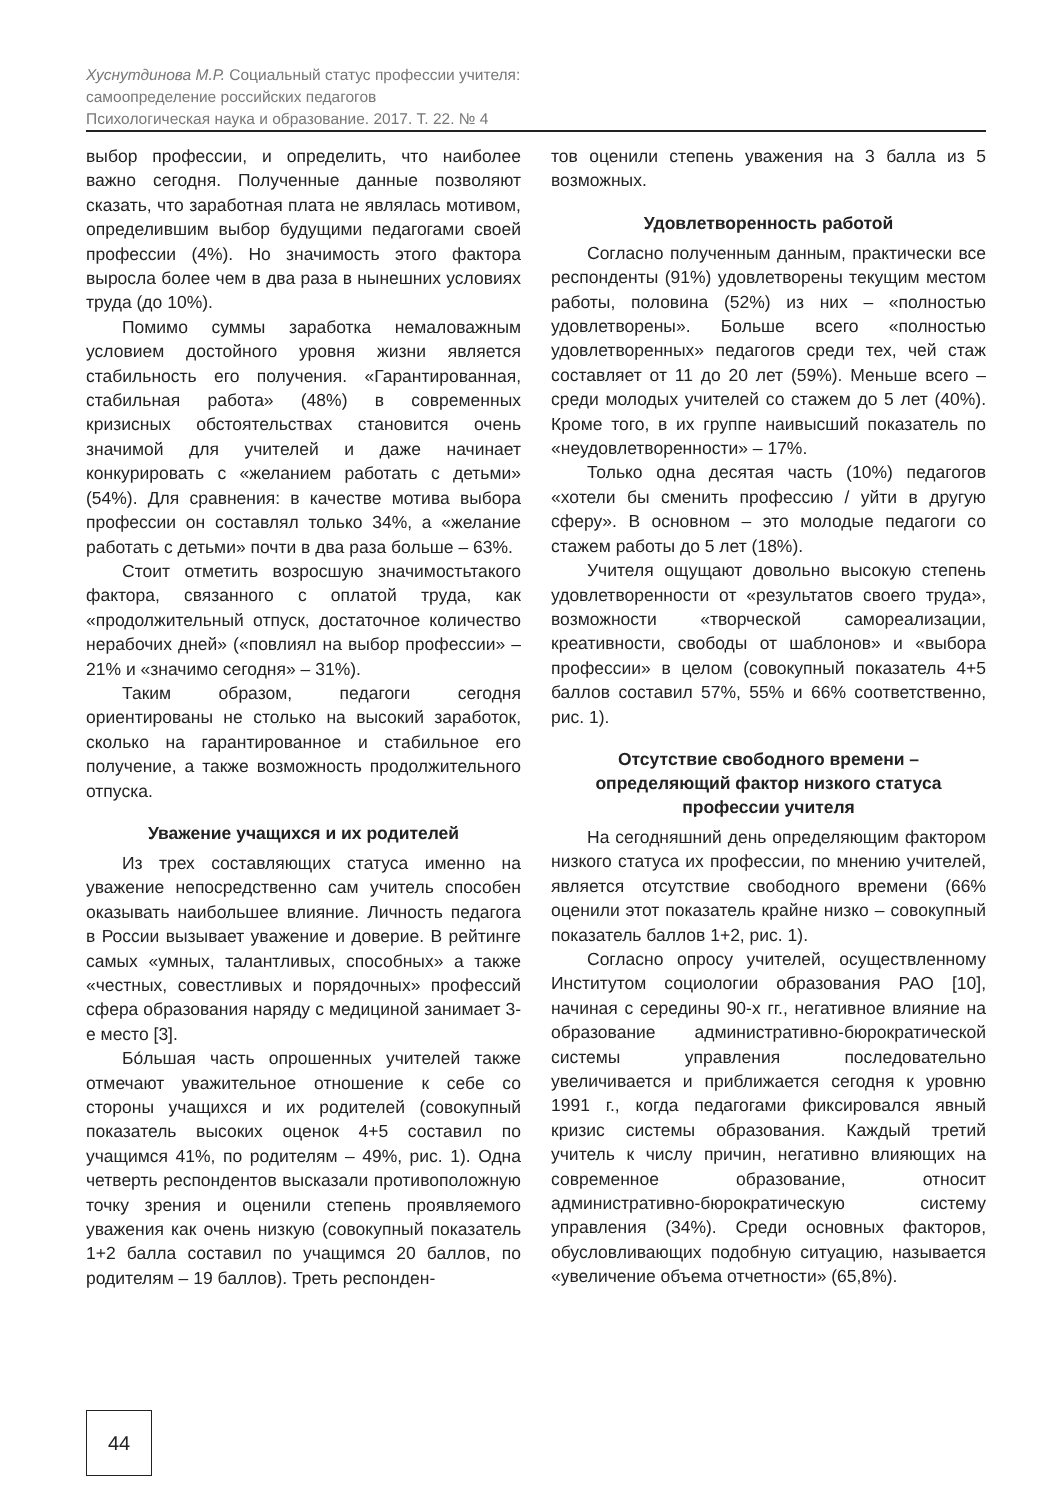Хуснутдинова М.Р. Социальный статус профессии учителя:
самоопределение российских педагогов
Психологическая наука и образование. 2017. Т. 22. № 4
выбор профессии, и определить, что наиболее важно сегодня. Полученные данные позволяют сказать, что заработная плата не являлась мотивом, определившим выбор будущими педагогами своей профессии (4%). Но значимость этого фактора выросла более чем в два раза в нынешних условиях труда (до 10%).
Помимо суммы заработка немаловажным условием достойного уровня жизни является стабильность его получения. «Гарантированная, стабильная работа» (48%) в современных кризисных обстоятельствах становится очень значимой для учителей и даже начинает конкурировать с «желанием работать с детьми» (54%). Для сравнения: в качестве мотива выбора профессии он составлял только 34%, а «желание работать с детьми» почти в два раза больше – 63%.
Стоит отметить возросшую значимостьтакого фактора, связанного с оплатой труда, как «продолжительный отпуск, достаточное количество нерабочих дней» («повлиял на выбор профессии» – 21% и «значимо сегодня» – 31%).
Таким образом, педагоги сегодня ориентированы не столько на высокий заработок, сколько на гарантированное и стабильное его получение, а также возможность продолжительного отпуска.
Уважение учащихся и их родителей
Из трех составляющих статуса именно на уважение непосредственно сам учитель способен оказывать наибольшее влияние. Личность педагога в России вызывает уважение и доверие. В рейтинге самых «умных, талантливых, способных» а также «честных, совестливых и порядочных» профессий сфера образования наряду с медициной занимает 3-е место [3].
Бо́льшая часть опрошенных учителей также отмечают уважительное отношение к себе со стороны учащихся и их родителей (совокупный показатель высоких оценок 4+5 составил по учащимся 41%, по родителям – 49%, рис. 1). Одна четверть респондентов высказали противоположную точку зрения и оценили степень проявляемого уважения как очень низкую (совокупный показатель 1+2 балла составил по учащимся 20 баллов, по родителям – 19 баллов). Треть респонден-
тов оценили степень уважения на 3 балла из 5 возможных.
Удовлетворенность работой
Согласно полученным данным, практически все респонденты (91%) удовлетворены текущим местом работы, половина (52%) из них – «полностью удовлетворены». Больше всего «полностью удовлетворенных» педагогов среди тех, чей стаж составляет от 11 до 20 лет (59%). Меньше всего – среди молодых учителей со стажем до 5 лет (40%). Кроме того, в их группе наивысший показатель по «неудовлетворенности» – 17%.
Только одна десятая часть (10%) педагогов «хотели бы сменить профессию / уйти в другую сферу». В основном – это молодые педагоги со стажем работы до 5 лет (18%).
Учителя ощущают довольно высокую степень удовлетворенности от «результатов своего труда», возможности «творческой самореализации, креативности, свободы от шаблонов» и «выбора профессии» в целом (совокупный показатель 4+5 баллов составил 57%, 55% и 66% соответственно, рис. 1).
Отсутствие свободного времени –
определяющий фактор низкого статуса
профессии учителя
На сегодняшний день определяющим фактором низкого статуса их профессии, по мнению учителей, является отсутствие свободного времени (66% оценили этот показатель крайне низко – совокупный показатель баллов 1+2, рис. 1).
Согласно опросу учителей, осуществленному Институтом социологии образования РАО [10], начиная с середины 90-х гг., негативное влияние на образование административно-бюрократической системы управления последовательно увеличивается и приближается сегодня к уровню 1991 г., когда педагогами фиксировался явный кризис системы образования. Каждый третий учитель к числу причин, негативно влияющих на современное образование, относит административно-бюрократическую систему управления (34%). Среди основных факторов, обусловливающих подобную ситуацию, называется «увеличение объема отчетности» (65,8%).
44